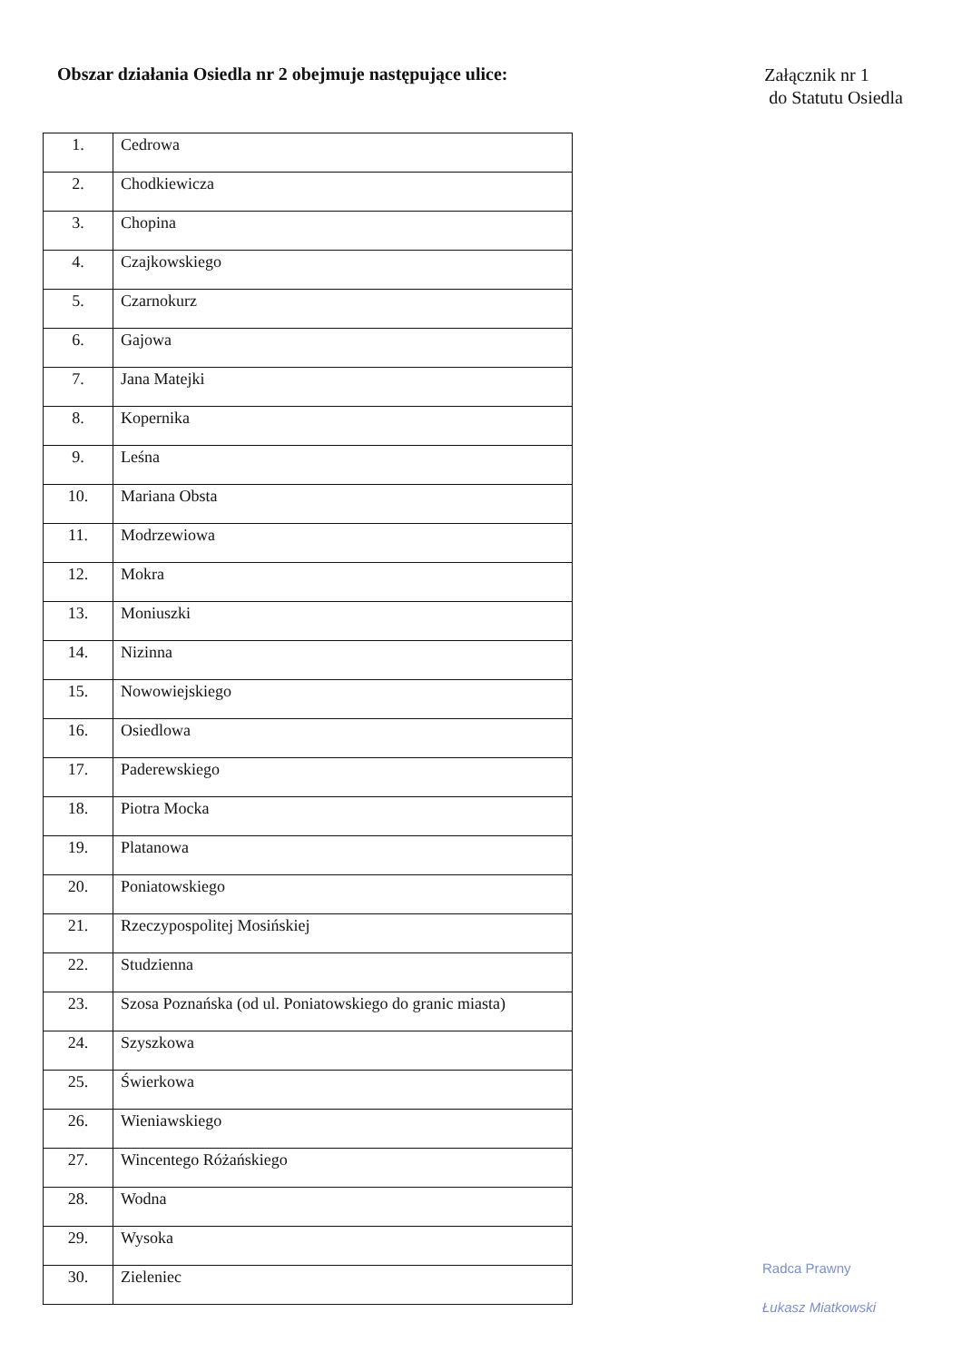Obszar działania Osiedla nr 2 obejmuje następujące ulice:
Załącznik nr 1
do Statutu Osiedla
| 1. | Cedrowa |
| 2. | Chodkiewicza |
| 3. | Chopina |
| 4. | Czajkowskiego |
| 5. | Czarnokurz |
| 6. | Gajowa |
| 7. | Jana Matejki |
| 8. | Kopernika |
| 9. | Leśna |
| 10. | Mariana Obsta |
| 11. | Modrzewiowa |
| 12. | Mokra |
| 13. | Moniuszki |
| 14. | Nizinna |
| 15. | Nowowiejskiego |
| 16. | Osiedlowa |
| 17. | Paderewskiego |
| 18. | Piotra Mocka |
| 19. | Platanowa |
| 20. | Poniatowskiego |
| 21. | Rzeczypospolitej Mosińskiej |
| 22. | Studzienna |
| 23. | Szosa Poznańska (od ul. Poniatowskiego do granic miasta) |
| 24. | Szyszkowa |
| 25. | Świerkowa |
| 26. | Wieniawskiego |
| 27. | Wincentego Różańskiego |
| 28. | Wodna |
| 29. | Wysoka |
| 30. | Zieleniec |
Radca Prawny
Łukasz Miatkowski